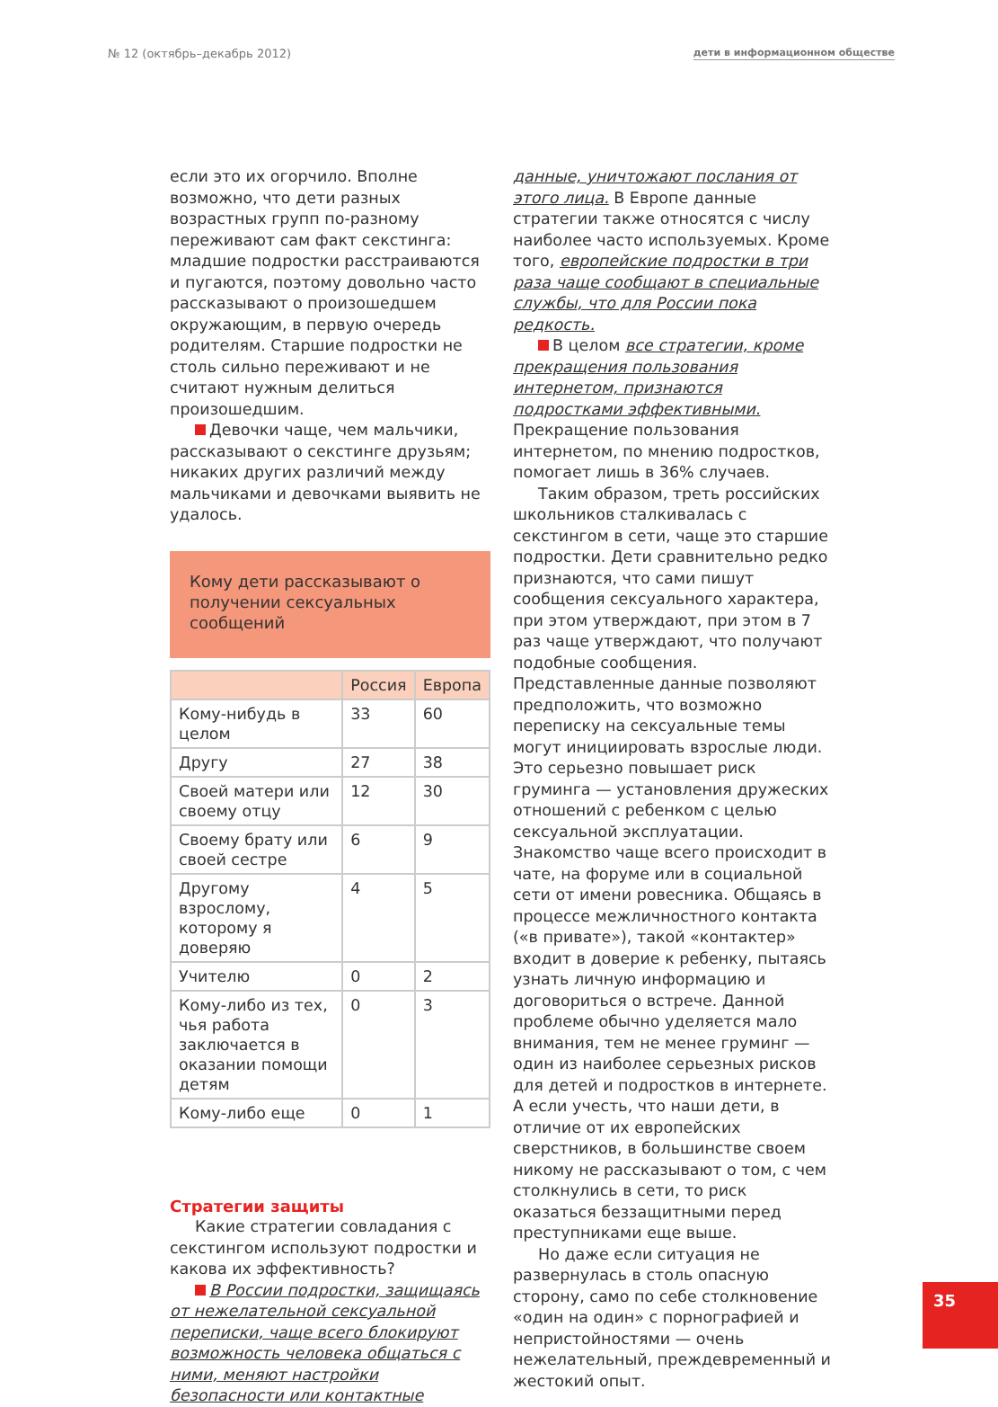№ 12 (октябрь–декабрь 2012) дети в информационном обществе
если это их огорчило. Вполне возможно, что дети разных возрастных групп по-разному переживают сам факт секстинга: младшие подростки расстраиваются и пугаются, поэтому довольно часто рассказывают о произошедшем окружающим, в первую очередь родителям. Старшие подростки не столь сильно переживают и не считают нужным делиться произошедшим.
Девочки чаще, чем мальчики, рассказывают о секстинге друзьям; никаких других различий между мальчиками и девочками выявить не удалось.
Кому дети рассказывают о получении сексуальных сообщений
| | Россия | Европа |
| --- | --- | --- |
| Кому-нибудь в целом | 33 | 60 |
| Другу | 27 | 38 |
| Своей матери или своему отцу | 12 | 30 |
| Своему брату или своей сестре | 6 | 9 |
| Другому взрослому, которому я доверяю | 4 | 5 |
| Учителю | 0 | 2 |
| Кому-либо из тех, чья работа заключается в оказании помощи детям | 0 | 3 |
| Кому-либо еще | 0 | 1 |
Стратегии защиты
Какие стратегии совладания с секстингом используют подростки и какова их эффективность?
В России подростки, защищаясь от нежелательной сексуальной переписки, чаще всего блокируют возможность человека общаться с ними, меняют настройки безопасности или контактные
данные, уничтожают послания от этого лица. В Европе данные стратегии также относятся с числу наиболее часто используемых. Кроме того, европейские подростки в три раза чаще сообщают в специальные службы, что для России пока редкость.
В целом все стратегии, кроме прекращения пользования интернетом, признаются подростками эффективными. Прекращение пользования интернетом, по мнению подростков, помогает лишь в 36% случаев.
Таким образом, треть российских школьников сталкивалась с секстингом в сети, чаще это старшие подростки. Дети сравнительно редко признаются, что сами пишут сообщения сексуального характера, при этом утверждают, при этом в 7 раз чаще утверждают, что получают подобные сообщения. Представленные данные позволяют предположить, что возможно переписку на сексуальные темы могут инициировать взрослые люди. Это серьезно повышает риск груминга — установления дружеских отношений с ребенком с целью сексуальной эксплуатации. Знакомство чаще всего происходит в чате, на форуме или в социальной сети от имени ровесника. Общаясь в процессе межличностного контакта («в привате»), такой «контактер» входит в доверие к ребенку, пытаясь узнать личную информацию и договориться о встрече. Данной проблеме обычно уделяется мало внимания, тем не менее груминг — один из наиболее серьезных рисков для детей и подростков в интернете. А если учесть, что наши дети, в отличие от их европейских сверстников, в большинстве своем никому не рассказывают о том, с чем столкнулись в сети, то риск оказаться беззащитными перед преступниками еще выше.
Но даже если ситуация не развернулась в столь опасную сторону, само по себе столкновение «один на один» с порнографией и непристойностями — очень нежелательный, преждевременный и жестокий опыт.
35